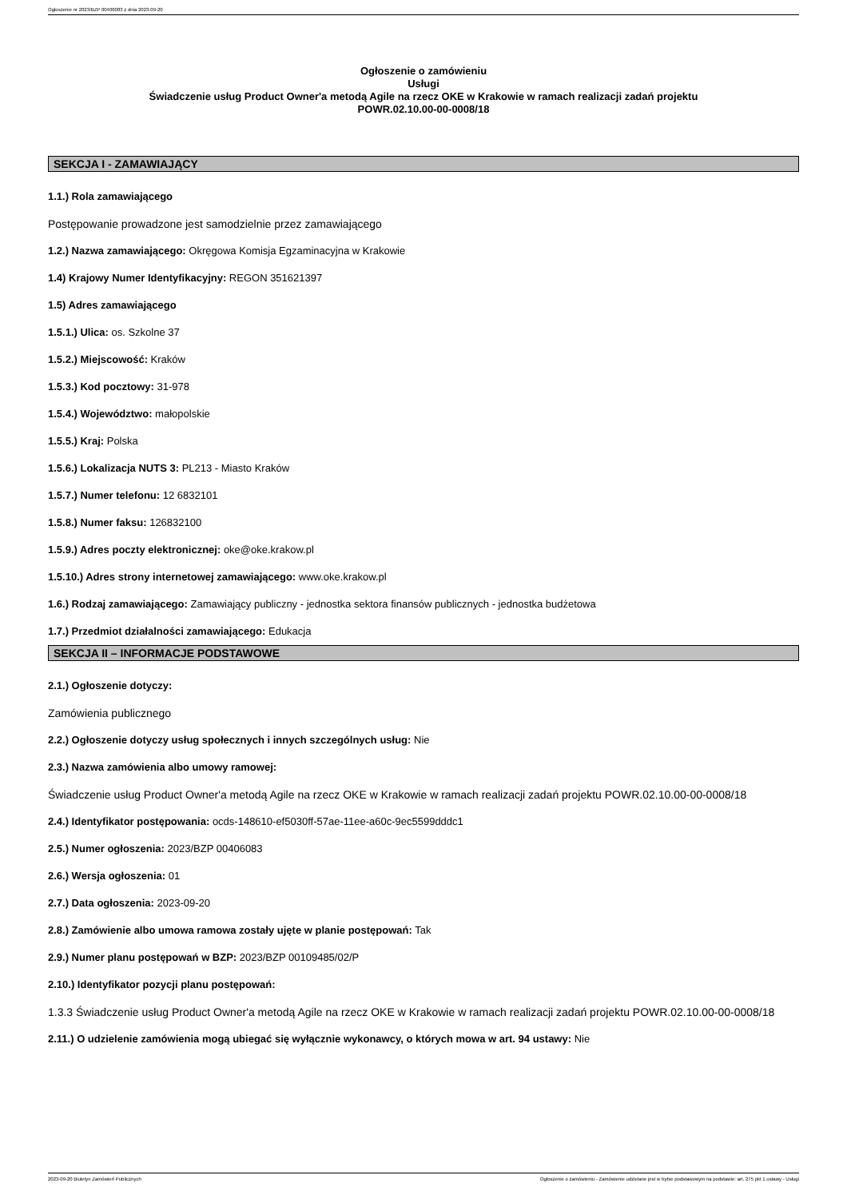Ogłoszenie nr 2023/BZP 00406083 z dnia 2023-09-20
Ogłoszenie o zamówieniu
Usługi
Świadczenie usług Product Owner'a metodą Agile na rzecz OKE w Krakowie w ramach realizacji zadań projektu
POWR.02.10.00-00-0008/18
SEKCJA I - ZAMAWIAJĄCY
1.1.) Rola zamawiającego
Postępowanie prowadzone jest samodzielnie przez zamawiającego
1.2.) Nazwa zamawiającego: Okręgowa Komisja Egzaminacyjna w Krakowie
1.4) Krajowy Numer Identyfikacyjny: REGON 351621397
1.5) Adres zamawiającego
1.5.1.) Ulica: os. Szkolne 37
1.5.2.) Miejscowość: Kraków
1.5.3.) Kod pocztowy: 31-978
1.5.4.) Województwo: małopolskie
1.5.5.) Kraj: Polska
1.5.6.) Lokalizacja NUTS 3: PL213 - Miasto Kraków
1.5.7.) Numer telefonu: 12 6832101
1.5.8.) Numer faksu: 126832100
1.5.9.) Adres poczty elektronicznej: oke@oke.krakow.pl
1.5.10.) Adres strony internetowej zamawiającego: www.oke.krakow.pl
1.6.) Rodzaj zamawiającego: Zamawiający publiczny - jednostka sektora finansów publicznych - jednostka budżetowa
1.7.) Przedmiot działalności zamawiającego: Edukacja
SEKCJA II – INFORMACJE PODSTAWOWE
2.1.) Ogłoszenie dotyczy:
Zamówienia publicznego
2.2.) Ogłoszenie dotyczy usług społecznych i innych szczególnych usług: Nie
2.3.) Nazwa zamówienia albo umowy ramowej:
Świadczenie usług Product Owner'a metodą Agile na rzecz OKE w Krakowie w ramach realizacji zadań projektu POWR.02.10.00-00-0008/18
2.4.) Identyfikator postępowania: ocds-148610-ef5030ff-57ae-11ee-a60c-9ec5599dddc1
2.5.) Numer ogłoszenia: 2023/BZP 00406083
2.6.) Wersja ogłoszenia: 01
2.7.) Data ogłoszenia: 2023-09-20
2.8.) Zamówienie albo umowa ramowa zostały ujęte w planie postępowań: Tak
2.9.) Numer planu postępowań w BZP: 2023/BZP 00109485/02/P
2.10.) Identyfikator pozycji planu postępowań:
1.3.3 Świadczenie usług Product Owner'a metodą Agile na rzecz OKE w Krakowie w ramach realizacji zadań projektu POWR.02.10.00-00-0008/18
2.11.) O udzielenie zamówienia mogą ubiegać się wyłącznie wykonawcy, o których mowa w art. 94 ustawy: Nie
2023-09-20 Biuletyn Zamówień Publicznych Ogłoszenie o zamówieniu - Zamówienie udzielane jest w trybie podstawowym na podstawie: art. 275 pkt 1 ustawy - Usługi